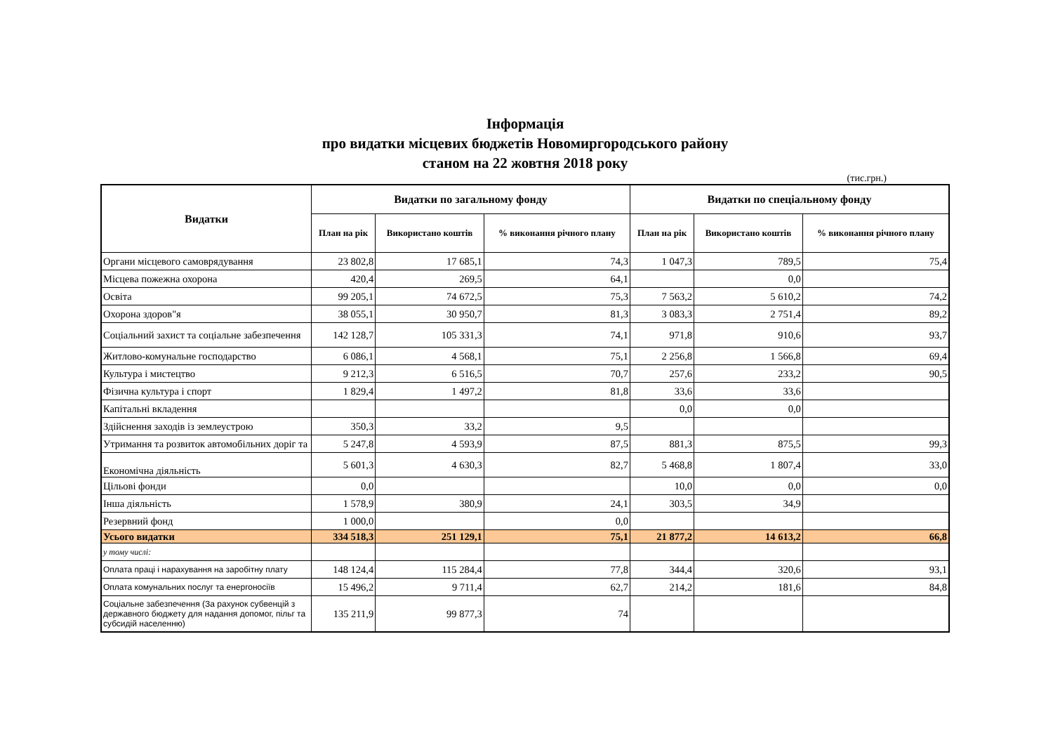Інформація
про видатки місцевих бюджетів Новомиргородського району
станом на 22 жовтня 2018 року
(тис.грн.)
| Видатки | Видатки по загальному фонду | | | Видатки по спеціальному фонду | | |
| --- | --- | --- | --- | --- | --- | --- |
| | План на рік | Використано коштів | % виконання річного плану | План на рік | Використано коштів | % виконання річного плану |
| Органи місцевого самоврядування | 23 802,8 | 17 685,1 | 74,3 | 1 047,3 | 789,5 | 75,4 |
| Місцева пожежна охорона | 420,4 | 269,5 | 64,1 | | 0,0 | |
| Освіта | 99 205,1 | 74 672,5 | 75,3 | 7 563,2 | 5 610,2 | 74,2 |
| Охорона здоров"я | 38 055,1 | 30 950,7 | 81,3 | 3 083,3 | 2 751,4 | 89,2 |
| Соціальний захист та соціальне забезпечення | 142 128,7 | 105 331,3 | 74,1 | 971,8 | 910,6 | 93,7 |
| Житлово-комунальне господарство | 6 086,1 | 4 568,1 | 75,1 | 2 256,8 | 1 566,8 | 69,4 |
| Культура і мистецтво | 9 212,3 | 6 516,5 | 70,7 | 257,6 | 233,2 | 90,5 |
| Фізична культура і спорт | 1 829,4 | 1 497,2 | 81,8 | 33,6 | 33,6 | |
| Капітальні вкладення | | | | 0,0 | 0,0 | |
| Здійснення заходів із землеустрою | 350,3 | 33,2 | 9,5 | | | |
| Утримання та розвиток автомобільних доріг та | 5 247,8 | 4 593,9 | 87,5 | 881,3 | 875,5 | 99,3 |
| Економічна діяльність | 5 601,3 | 4 630,3 | 82,7 | 5 468,8 | 1 807,4 | 33,0 |
| Цільові фонди | 0,0 | | | 10,0 | 0,0 | 0,0 |
| Інша діяльність | 1 578,9 | 380,9 | 24,1 | 303,5 | 34,9 | |
| Резервний фонд | 1 000,0 | | 0,0 | | | |
| Усього видатки | 334 518,3 | 251 129,1 | 75,1 | 21 877,2 | 14 613,2 | 66,8 |
| у тому числі: | | | | | | |
| Оплата праці і нарахування на заробітну плату | 148 124,4 | 115 284,4 | 77,8 | 344,4 | 320,6 | 93,1 |
| Оплата комунальних послуг та енергоносіїв | 15 496,2 | 9 711,4 | 62,7 | 214,2 | 181,6 | 84,8 |
| Соціальне забезпечення (За рахунок субвенцій з державного бюджету для надання допомог, пільг та субсидій населенню) | 135 211,9 | 99 877,3 | 74 | | | |